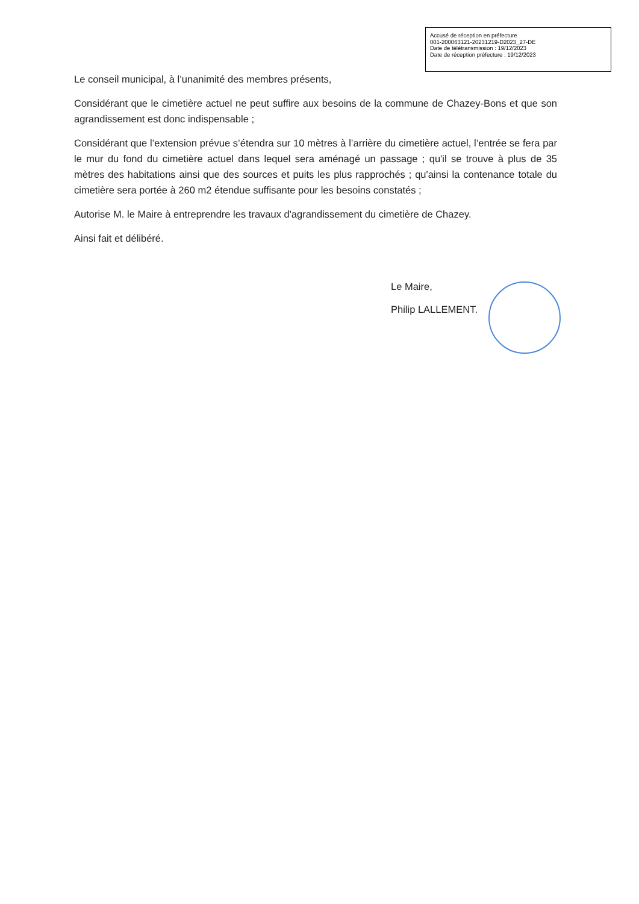Accusé de réception en préfecture
001-200063121-20231219-D2023_27-DE
Date de télétransmission : 19/12/2023
Date de réception préfecture : 19/12/2023
Le conseil municipal, à l’unanimité des membres présents,
Considérant que le cimetière actuel ne peut suffire aux besoins de la commune de Chazey-Bons et que son agrandissement est donc indispensable ;
Considérant que l’extension prévue s’étendra sur 10 mètres à l’arrière du cimetière actuel, l’entrée se fera par le mur du fond du cimetière actuel dans lequel sera aménagé un passage ; qu'il se trouve à plus de 35 mètres des habitations ainsi que des sources et puits les plus rapprochés ; qu'ainsi la contenance totale du cimetière sera portée à 260 m2 étendue suffisante pour les besoins constatés ;
Autorise M. le Maire à entreprendre les travaux d'agrandissement du cimetière de Chazey.
Ainsi fait et délibéré.
Le Maire,
Philip LALLEMENT.